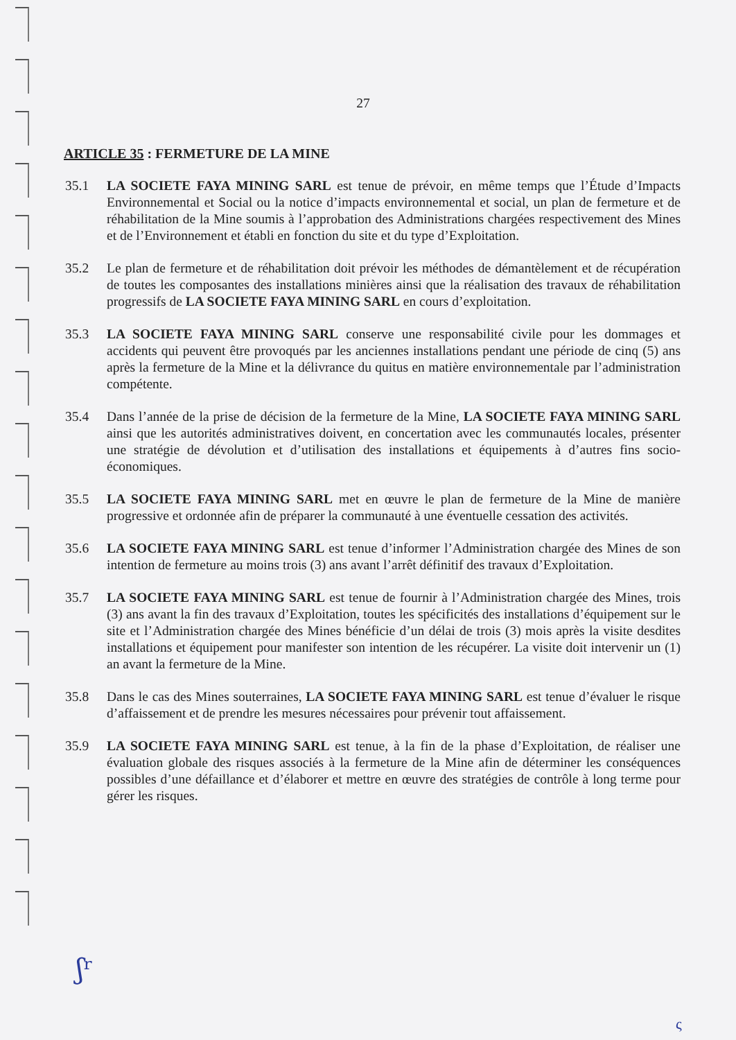27
ARTICLE 35 : FERMETURE DE LA MINE
35.1 LA SOCIETE FAYA MINING SARL est tenue de prévoir, en même temps que l’Étude d’Impacts Environnemental et Social ou la notice d’impacts environnemental et social, un plan de fermeture et de réhabilitation de la Mine soumis à l’approbation des Administrations chargées respectivement des Mines et de l’Environnement et établi en fonction du site et du type d’Exploitation.
35.2 Le plan de fermeture et de réhabilitation doit prévoir les méthodes de démantèlement et de récupération de toutes les composantes des installations minières ainsi que la réalisation des travaux de réhabilitation progressifs de LA SOCIETE FAYA MINING SARL en cours d’exploitation.
35.3 LA SOCIETE FAYA MINING SARL conserve une responsabilité civile pour les dommages et accidents qui peuvent être provoqués par les anciennes installations pendant une période de cinq (5) ans après la fermeture de la Mine et la délivrance du quitus en matière environnementale par l’administration compétente.
35.4 Dans l’année de la prise de décision de la fermeture de la Mine, LA SOCIETE FAYA MINING SARL ainsi que les autorités administratives doivent, en concertation avec les communautés locales, présenter une stratégie de dévolution et d’utilisation des installations et équipements à d’autres fins socio-économiques.
35.5 LA SOCIETE FAYA MINING SARL met en œuvre le plan de fermeture de la Mine de manière progressive et ordonnée afin de préparer la communauté à une éventuelle cessation des activités.
35.6 LA SOCIETE FAYA MINING SARL est tenue d’informer l’Administration chargée des Mines de son intention de fermeture au moins trois (3) ans avant l’arrêt définitif des travaux d’Exploitation.
35.7 LA SOCIETE FAYA MINING SARL est tenue de fournir à l’Administration chargée des Mines, trois (3) ans avant la fin des travaux d’Exploitation, toutes les spécificités des installations d’équipement sur le site et l’Administration chargée des Mines bénéficie d’un délai de trois (3) mois après la visite desdites installations et équipement pour manifester son intention de les récupérer. La visite doit intervenir un (1) an avant la fermeture de la Mine.
35.8 Dans le cas des Mines souterraines, LA SOCIETE FAYA MINING SARL est tenue d’évaluer le risque d’affaissement et de prendre les mesures nécessaires pour prévenir tout affaissement.
35.9 LA SOCIETE FAYA MINING SARL est tenue, à la fin de la phase d’Exploitation, de réaliser une évaluation globale des risques associés à la fermeture de la Mine afin de déterminer les conséquences possibles d’une défaillance et d’élaborer et mettre en œuvre des stratégies de contrôle à long terme pour gérer les risques.
ʃʳ
ς